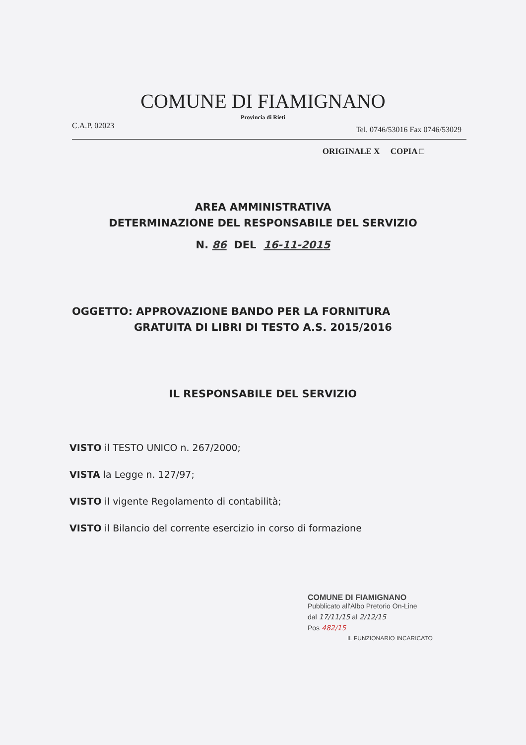COMUNE DI FIAMIGNANO
Provincia di Rieti
C.A.P. 02023 Tel. 0746/53016 Fax 0746/53029
ORIGINALE X COPIA □
AREA AMMINISTRATIVA
DETERMINAZIONE DEL RESPONSABILE DEL SERVIZIO
N. 86 DEL 16-11-2015
OGGETTO: APPROVAZIONE BANDO PER LA FORNITURA
GRATUITA DI LIBRI DI TESTO A.S. 2015/2016
IL RESPONSABILE DEL SERVIZIO
VISTO il TESTO UNICO n. 267/2000;
VISTA la Legge n. 127/97;
VISTO il vigente Regolamento di contabilità;
VISTO il Bilancio del corrente esercizio in corso di formazione
COMUNE DI FIAMIGNANO
Pubblicato all'Albo Pretorio On-Line
dal 17/11/15 al 2/12/15
Pos 482/15
IL FUNZIONARIO INCARICATO